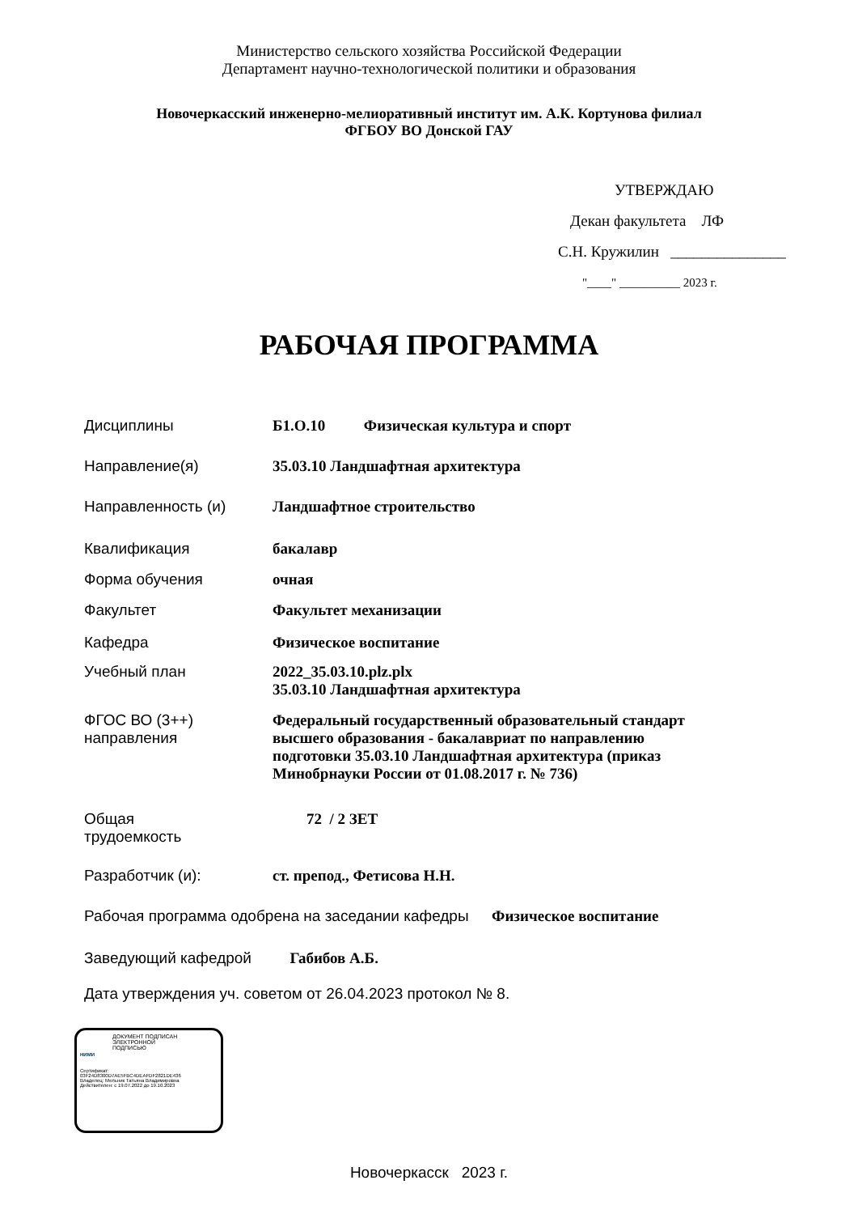Министерство сельского хозяйства Российской Федерации
Департамент научно-технологической политики и образования
Новочеркасский инженерно-мелиоративный институт им. А.К. Кортунова филиал
ФГБОУ ВО Донской ГАУ
УТВЕРЖДАЮ
Декан факультета ЛФ
С.Н. Кружилин _______________
"____" __________ 2023 г.
РАБОЧАЯ ПРОГРАММА
| Дисциплины | Б1.О.10 Физическая культура и спорт |
| Направление(я) | 35.03.10 Ландшафтная архитектура |
| Направленность (и) | Ландшафтное строительство |
| Квалификация | бакалавр |
| Форма обучения | очная |
| Факультет | Факультет механизации |
| Кафедра | Физическое воспитание |
| Учебный план | 2022_35.03.10.plz.plx 35.03.10 Ландшафтная архитектура |
| ФГОС ВО (3++) направления | Федеральный государственный образовательный стандарт высшего образования - бакалавриат по направлению подготовки 35.03.10 Ландшафтная архитектура (приказ Минобрнауки России от 01.08.2017 г. № 736) |
| Общая трудоемкость | 72 / 2 ЗЕТ |
| Разработчик (и): | ст. препод., Фетисова Н.Н. |
| Рабочая программа одобрена на заседании кафедры Физическое воспитание | |
| Заведующий кафедрой Габибов А.Б. | |
| Дата утверждения уч. советом от 26.04.2023 протокол № 8. | |
ДОКУМЕНТ ПОДПИСАН
ЭЛЕКТРОННОЙ
ПОДПИСЬЮ
НИМИ
Сертификат:
03F24D8300D7AE5FBC4DEAFDF2821DE436
Владелец: Мельник Татьяна Владимировна
Действителен: с 19.07.2022 до 19.10.2023
Новочеркасск 2023 г.